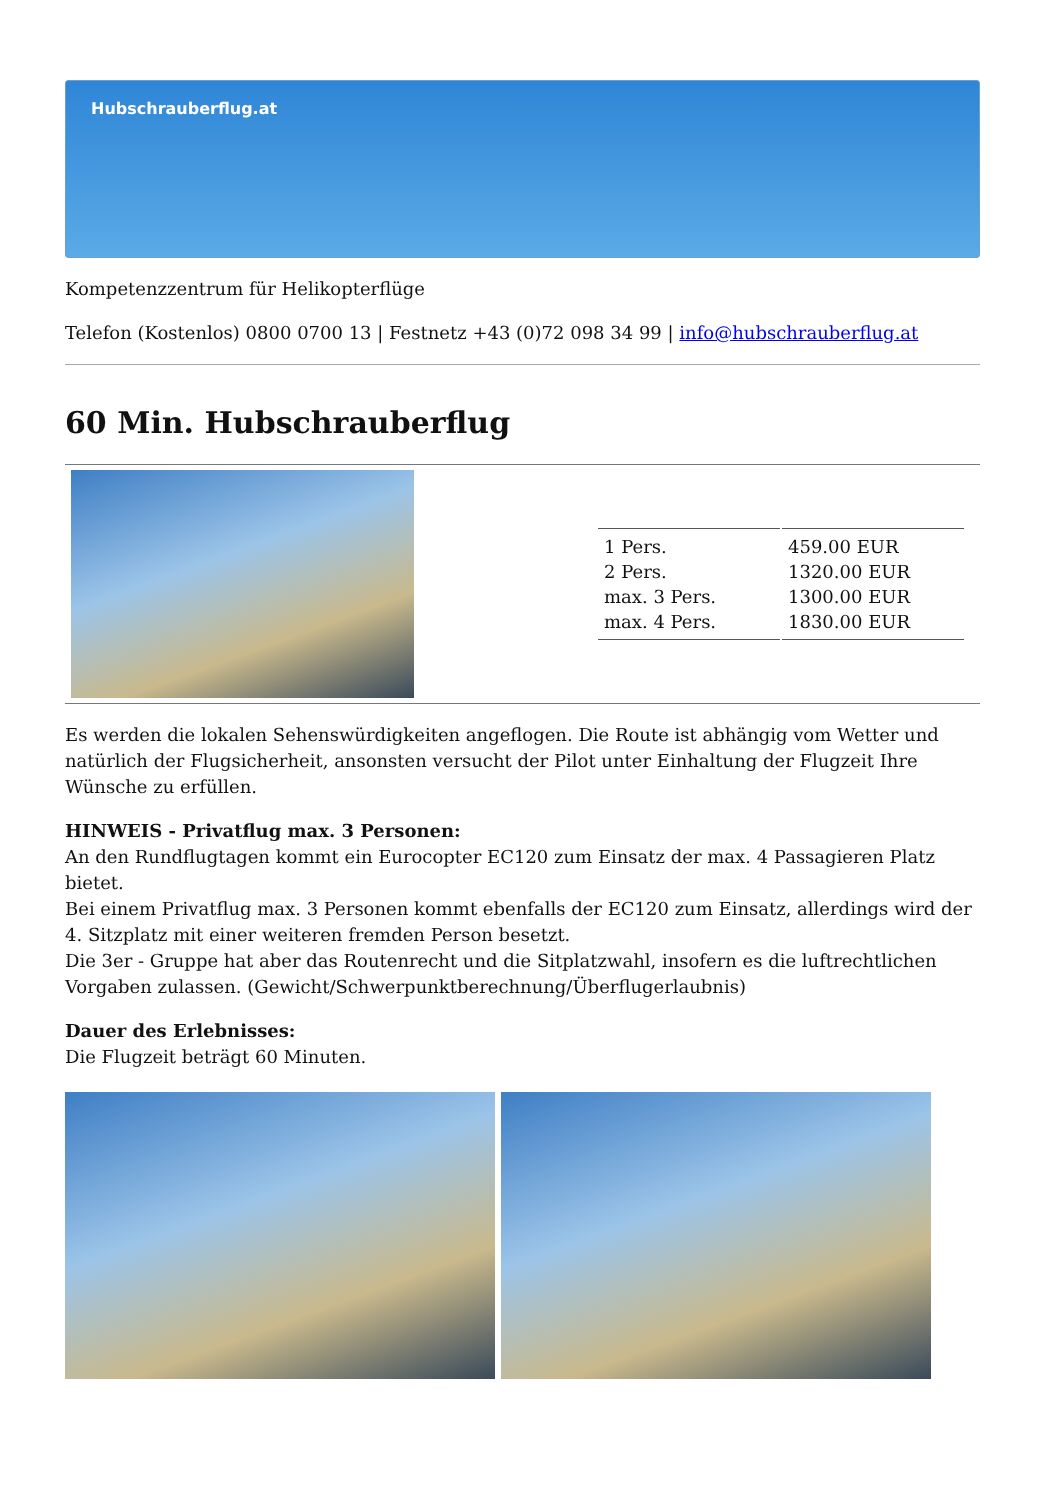Hubschrauberflug.at
Kompetenzzentrum für Helikopterflüge
Telefon (Kostenlos) 0800 0700 13 | Festnetz +43 (0)72 098 34 99 | info@hubschrauberflug.at
60 Min. Hubschrauberflug
| 1 Pers. | 459.00 EUR |
| 2 Pers. | 1320.00 EUR |
| max. 3 Pers. | 1300.00 EUR |
| max. 4 Pers. | 1830.00 EUR |
Es werden die lokalen Sehenswürdigkeiten angeflogen. Die Route ist abhängig vom Wetter und natürlich der Flugsicherheit, ansonsten versucht der Pilot unter Einhaltung der Flugzeit Ihre Wünsche zu erfüllen.
HINWEIS - Privatflug max. 3 Personen:
An den Rundflugtagen kommt ein Eurocopter EC120 zum Einsatz der max. 4 Passagieren Platz bietet.
Bei einem Privatflug max. 3 Personen kommt ebenfalls der EC120 zum Einsatz, allerdings wird der 4. Sitzplatz mit einer weiteren fremden Person besetzt.
Die 3er - Gruppe hat aber das Routenrecht und die Sitplatzwahl, insofern es die luftrechtlichen Vorgaben zulassen. (Gewicht/Schwerpunktberechnung/Überflugerlaubnis)
Dauer des Erlebnisses:
Die Flugzeit beträgt 60 Minuten.